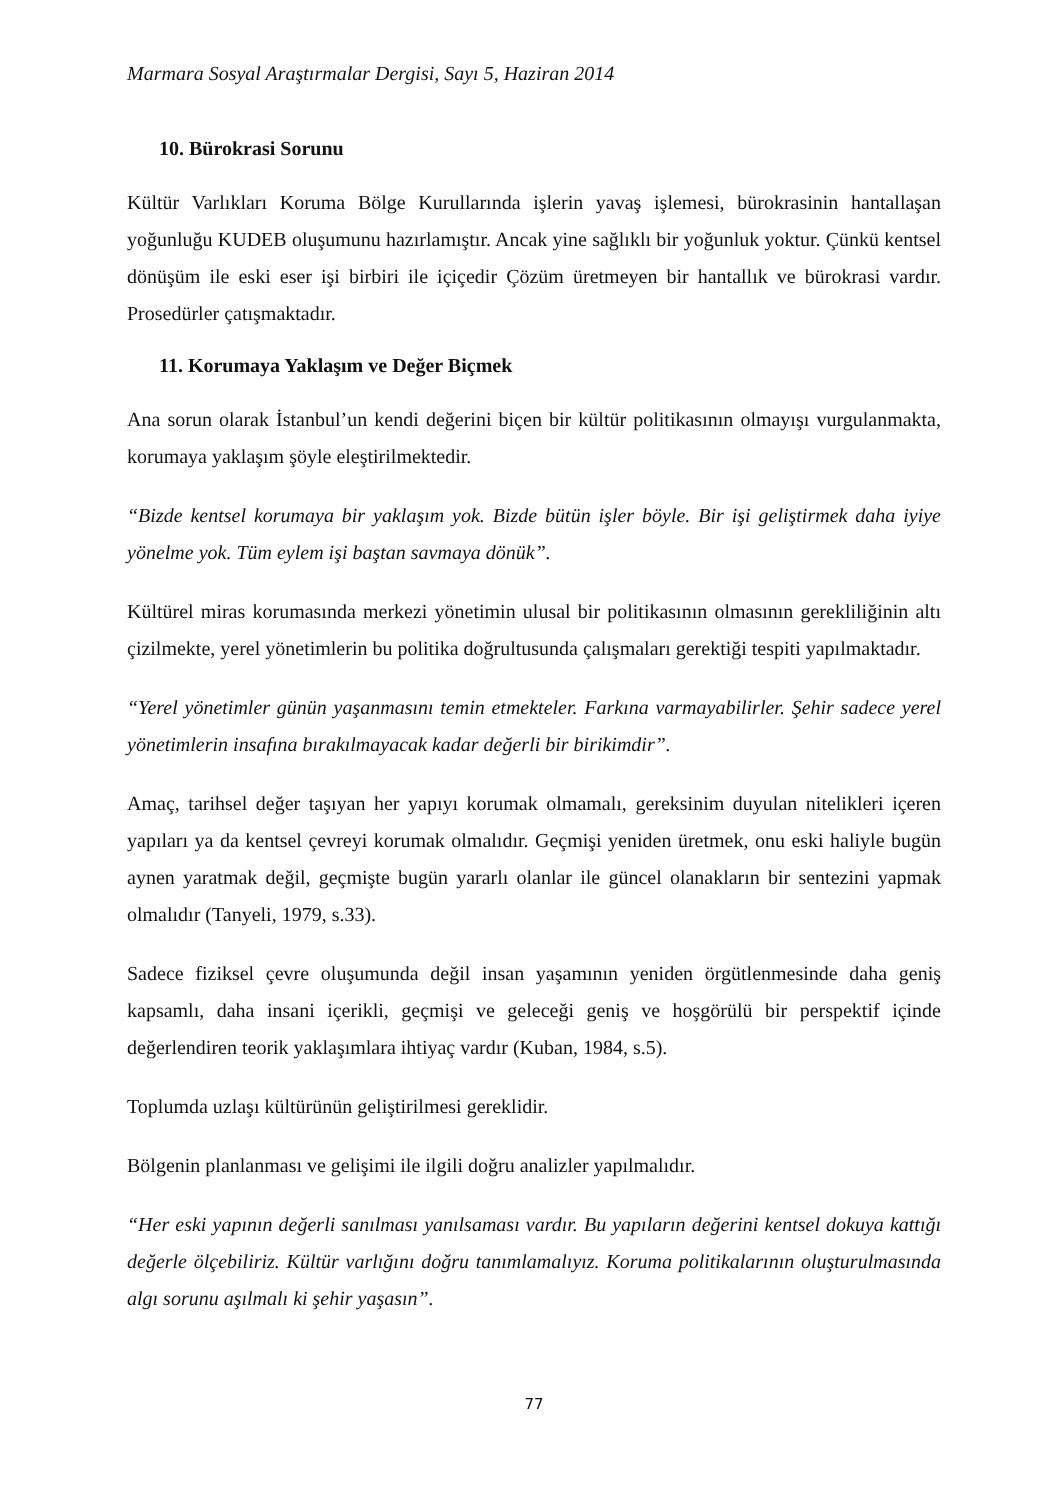Marmara Sosyal Araştırmalar Dergisi, Sayı 5, Haziran 2014
10. Bürokrasi Sorunu
Kültür Varlıkları Koruma Bölge Kurullarında işlerin yavaş işlemesi, bürokrasinin hantallaşan yoğunluğu KUDEB oluşumunu hazırlamıştır. Ancak yine sağlıklı bir yoğunluk yoktur. Çünkü kentsel dönüşüm ile eski eser işi birbiri ile içiçedir Çözüm üretmeyen bir hantallık ve bürokrasi vardır. Prosedürler çatışmaktadır.
11. Korumaya Yaklaşım ve Değer Biçmek
Ana sorun olarak İstanbul’un kendi değerini biçen bir kültür politikasının olmayışı vurgulanmakta, korumaya yaklaşım şöyle eleştirilmektedir.
“Bizde kentsel korumaya bir yaklaşım yok. Bizde bütün işler böyle. Bir işi geliştirmek daha iyiye yönelme yok. Tüm eylem işi baştan savmaya dönük”.
Kültürel miras korumasında merkezi yönetimin ulusal bir politikasının olmasının gerekliliğinin altı çizilmekte, yerel yönetimlerin bu politika doğrultusunda çalışmaları gerektiği tespiti yapılmaktadır.
“Yerel yönetimler günün yaşanmasını temin etmekteler. Farkına varmayabilirler. Şehir sadece yerel yönetimlerin insafına bırakılmayacak kadar değerli bir birikimdir”.
Amaç, tarihsel değer taşıyan her yapıyı korumak olmamalı, gereksinim duyulan nitelikleri içeren yapıları ya da kentsel çevreyi korumak olmalıdır. Geçmişi yeniden üretmek, onu eski haliyle bugün aynen yaratmak değil, geçmişte bugün yararlı olanlar ile güncel olanakların bir sentezini yapmak olmalıdır (Tanyeli, 1979, s.33).
Sadece fiziksel çevre oluşumunda değil insan yaşamının yeniden örgütlenmesinde daha geniş kapsamlı, daha insani içerikli, geçmişi ve geleceği geniş ve hoşgörülü bir perspektif içinde değerlendiren teorik yaklaşımlara ihtiyaç vardır (Kuban, 1984, s.5).
Toplumda uzlaşı kültürünün geliştirilmesi gereklidir.
Bölgenin planlanması ve gelişimi ile ilgili doğru analizler yapılmalıdır.
“Her eski yapının değerli sanılması yanılsaması vardır. Bu yapıların değerini kentsel dokuya kattığı değerle ölçebiliriz. Kültür varlığını doğru tanımlamalıyız. Koruma politikalarının oluşturulmasında algı sorunu aşılmalı ki şehir yaşasın”.
77